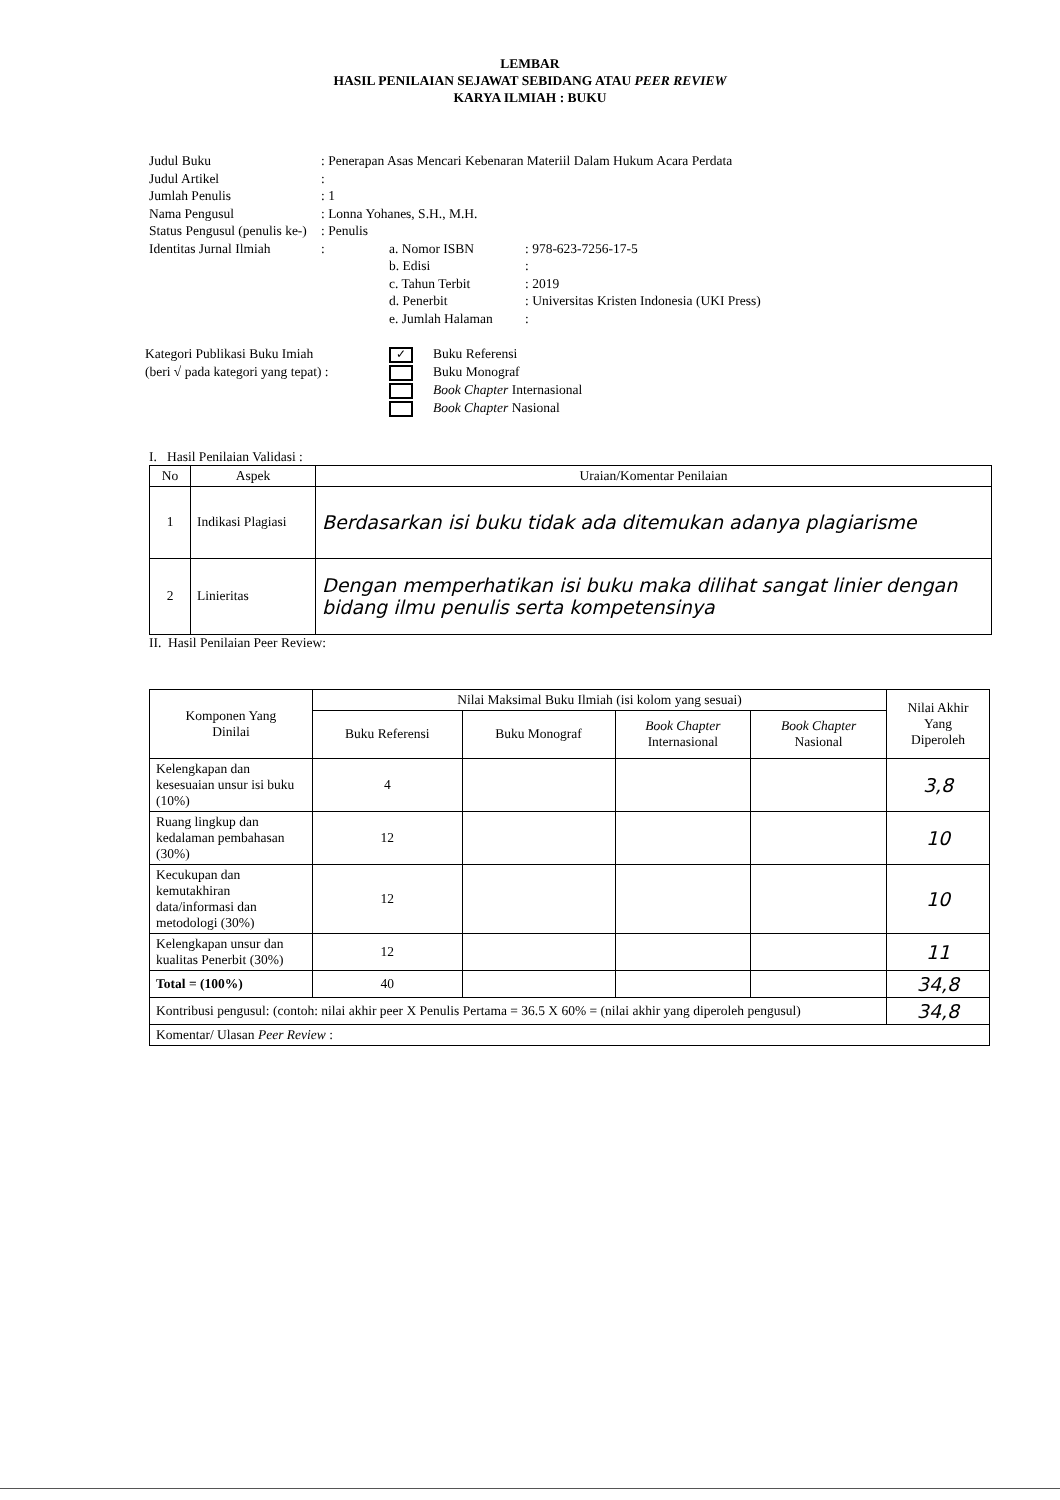LEMBAR
HASIL PENILAIAN SEJAWAT SEBIDANG ATAU PEER REVIEW
KARYA ILMIAH : BUKU
Judul Buku: Penerapan Asas Mencari Kebenaran Materiil Dalam Hukum Acara Perdata
Judul Artikel:
Jumlah Penulis: 1
Nama Pengusul: Lonna Yohanes, S.H., M.H.
Status Pengusul (penulis ke-): Penulis
Identitas Jurnal Ilmiah:
a. Nomor ISBN: 978-623-7256-17-5
b. Edisi:
c. Tahun Terbit: 2019
d. Penerbit: Universitas Kristen Indonesia (UKI Press)
e. Jumlah Halaman:
Kategori Publikasi Buku Imiah
(beri √ pada kategori yang tepat) :
✓ Buku Referensi
Buku Monograf
Book Chapter Internasional
Book Chapter Nasional
I. Hasil Penilaian Validasi :
| No | Aspek | Uraian/Komentar Penilaian |
| --- | --- | --- |
| 1 | Indikasi Plagiasi | Berdasarkan isi buku tidak ada ditemukan adanya plagiarisme |
| 2 | Linieritas | Dengan memperhatikan isi buku maka dilihat sangat linier dengan bidang ilmu penulis serta kompetensinya |
II. Hasil Penilaian Peer Review:
| Komponen Yang Dinilai | Nilai Maksimal Buku Ilmiah (isi kolom yang sesuai) | | | | Nilai Akhir Yang Diperoleh |
| --- | --- | --- | --- | --- | --- |
| | Buku Referensi | Buku Monograf | Book Chapter Internasional | Book Chapter Nasional | |
| Kelengkapan dan kesesuaian unsur isi buku (10%) | 4 | | | | 3,8 |
| Ruang lingkup dan kedalaman pembahasan (30%) | 12 | | | | 10 |
| Kecukupan dan kemutakhiran data/informasi dan metodologi (30%) | 12 | | | | 10 |
| Kelengkapan unsur dan kualitas Penerbit (30%) | 12 | | | | 11 |
| Total = (100%) | 40 | | | | 34,8 |
| Kontribusi pengusul: (contoh: nilai akhir peer X Penulis Pertama = 36.5 X 60% = (nilai akhir yang diperoleh pengusul) | | | | | 34,8 |
| Komentar/ Ulasan Peer Review : | | | | | |